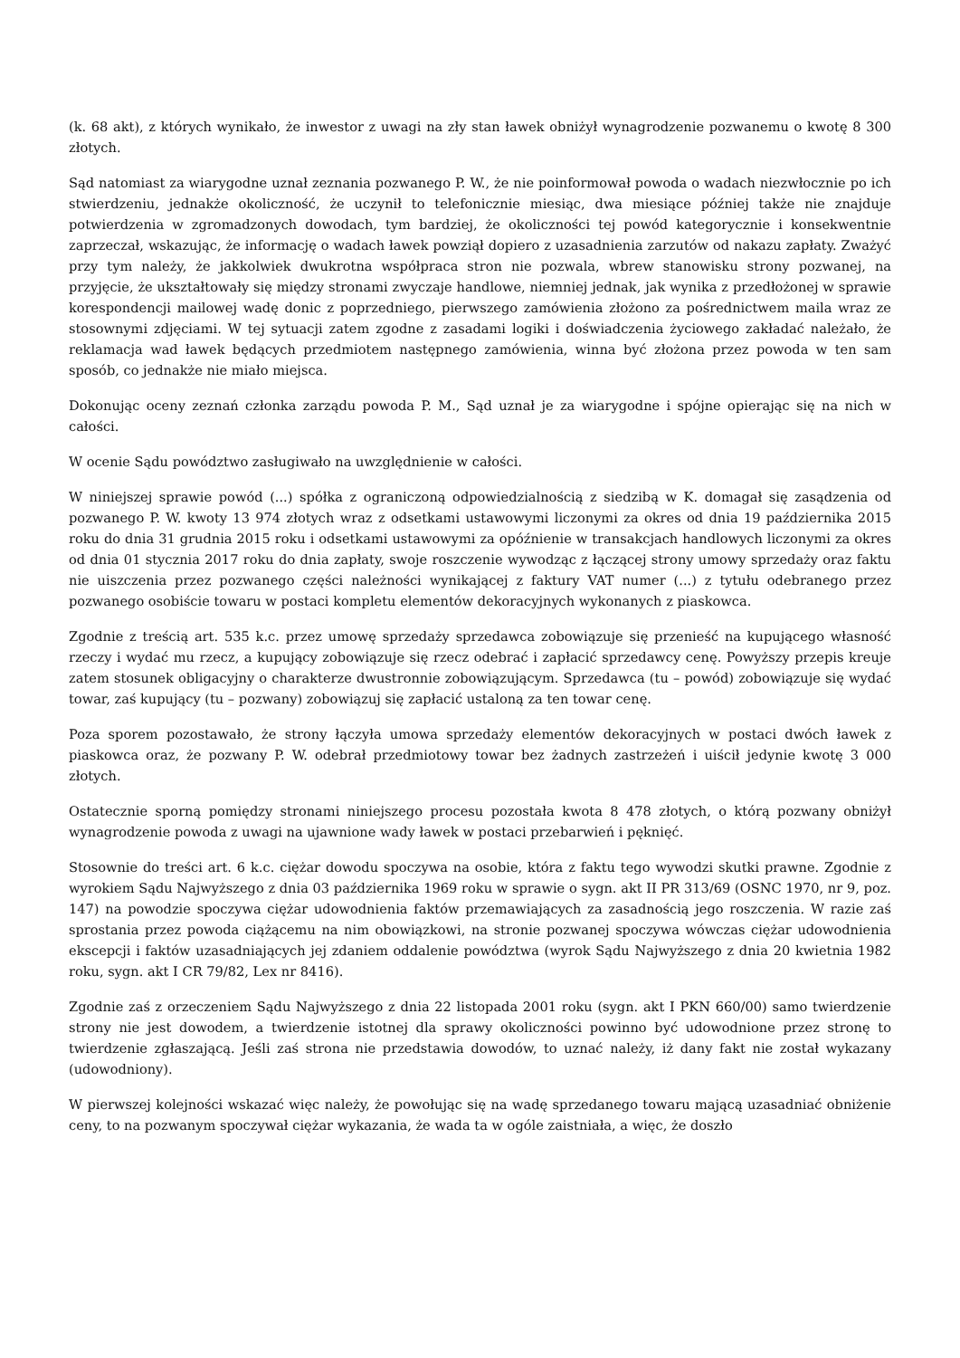(k. 68 akt), z których wynikało, że inwestor z uwagi na zły stan ławek obniżył wynagrodzenie pozwanemu o kwotę 8 300 złotych.
Sąd natomiast za wiarygodne uznał zeznania pozwanego P. W., że nie poinformował powoda o wadach niezwłocznie po ich stwierdzeniu, jednakże okoliczność, że uczynił to telefonicznie miesiąc, dwa miesiące później także nie znajduje potwierdzenia w zgromadzonych dowodach, tym bardziej, że okoliczności tej powód kategorycznie i konsekwentnie zaprzeczał, wskazując, że informację o wadach ławek powziął dopiero z uzasadnienia zarzutów od nakazu zapłaty. Zważyć przy tym należy, że jakkolwiek dwukrotna współpraca stron nie pozwala, wbrew stanowisku strony pozwanej, na przyjęcie, że ukształtowały się między stronami zwyczaje handlowe, niemniej jednak, jak wynika z przedłożonej w sprawie korespondencji mailowej wadę donic z poprzedniego, pierwszego zamówienia złożono za pośrednictwem maila wraz ze stosownymi zdjęciami. W tej sytuacji zatem zgodne z zasadami logiki i doświadczenia życiowego zakładać należało, że reklamacja wad ławek będących przedmiotem następnego zamówienia, winna być złożona przez powoda w ten sam sposób, co jednakże nie miało miejsca.
Dokonując oceny zeznań członka zarządu powoda P. M., Sąd uznał je za wiarygodne i spójne opierając się na nich w całości.
W ocenie Sądu powództwo zasługiwało na uwzględnienie w całości.
W niniejszej sprawie powód (...) spółka z ograniczoną odpowiedzialnością z siedzibą w K. domagał się zasądzenia od pozwanego P. W. kwoty 13 974 złotych wraz z odsetkami ustawowymi liczonymi za okres od dnia 19 października 2015 roku do dnia 31 grudnia 2015 roku i odsetkami ustawowymi za opóźnienie w transakcjach handlowych liczonymi za okres od dnia 01 stycznia 2017 roku do dnia zapłaty, swoje roszczenie wywodząc z łączącej strony umowy sprzedaży oraz faktu nie uiszczenia przez pozwanego części należności wynikającej z faktury VAT numer (...) z tytułu odebranego przez pozwanego osobiście towaru w postaci kompletu elementów dekoracyjnych wykonanych z piaskowca.
Zgodnie z treścią art. 535 k.c. przez umowę sprzedaży sprzedawca zobowiązuje się przenieść na kupującego własność rzeczy i wydać mu rzecz, a kupujący zobowiązuje się rzecz odebrać i zapłacić sprzedawcy cenę. Powyższy przepis kreuje zatem stosunek obligacyjny o charakterze dwustronnie zobowiązującym. Sprzedawca (tu – powód) zobowiązuje się wydać towar, zaś kupujący (tu – pozwany) zobowiązuj się zapłacić ustaloną za ten towar cenę.
Poza sporem pozostawało, że strony łączyła umowa sprzedaży elementów dekoracyjnych w postaci dwóch ławek z piaskowca oraz, że pozwany P. W. odebrał przedmiotowy towar bez żadnych zastrzeżeń i uiścił jedynie kwotę 3 000 złotych.
Ostatecznie sporną pomiędzy stronami niniejszego procesu pozostała kwota 8 478 złotych, o którą pozwany obniżył wynagrodzenie powoda z uwagi na ujawnione wady ławek w postaci przebarwień i pęknięć.
Stosownie do treści art. 6 k.c. ciężar dowodu spoczywa na osobie, która z faktu tego wywodzi skutki prawne. Zgodnie z wyrokiem Sądu Najwyższego z dnia 03 października 1969 roku w sprawie o sygn. akt II PR 313/69 (OSNC 1970, nr 9, poz. 147) na powodzie spoczywa ciężar udowodnienia faktów przemawiających za zasadnością jego roszczenia. W razie zaś sprostania przez powoda ciążącemu na nim obowiązkowi, na stronie pozwanej spoczywa wówczas ciężar udowodnienia ekscepcji i faktów uzasadniających jej zdaniem oddalenie powództwa (wyrok Sądu Najwyższego z dnia 20 kwietnia 1982 roku, sygn. akt I CR 79/82, Lex nr 8416).
Zgodnie zaś z orzeczeniem Sądu Najwyższego z dnia 22 listopada 2001 roku (sygn. akt I PKN 660/00) samo twierdzenie strony nie jest dowodem, a twierdzenie istotnej dla sprawy okoliczności powinno być udowodnione przez stronę to twierdzenie zgłaszającą. Jeśli zaś strona nie przedstawia dowodów, to uznać należy, iż dany fakt nie został wykazany (udowodniony).
W pierwszej kolejności wskazać więc należy, że powołując się na wadę sprzedanego towaru mającą uzasadniać obniżenie ceny, to na pozwanym spoczywał ciężar wykazania, że wada ta w ogóle zaistniała, a więc, że doszło